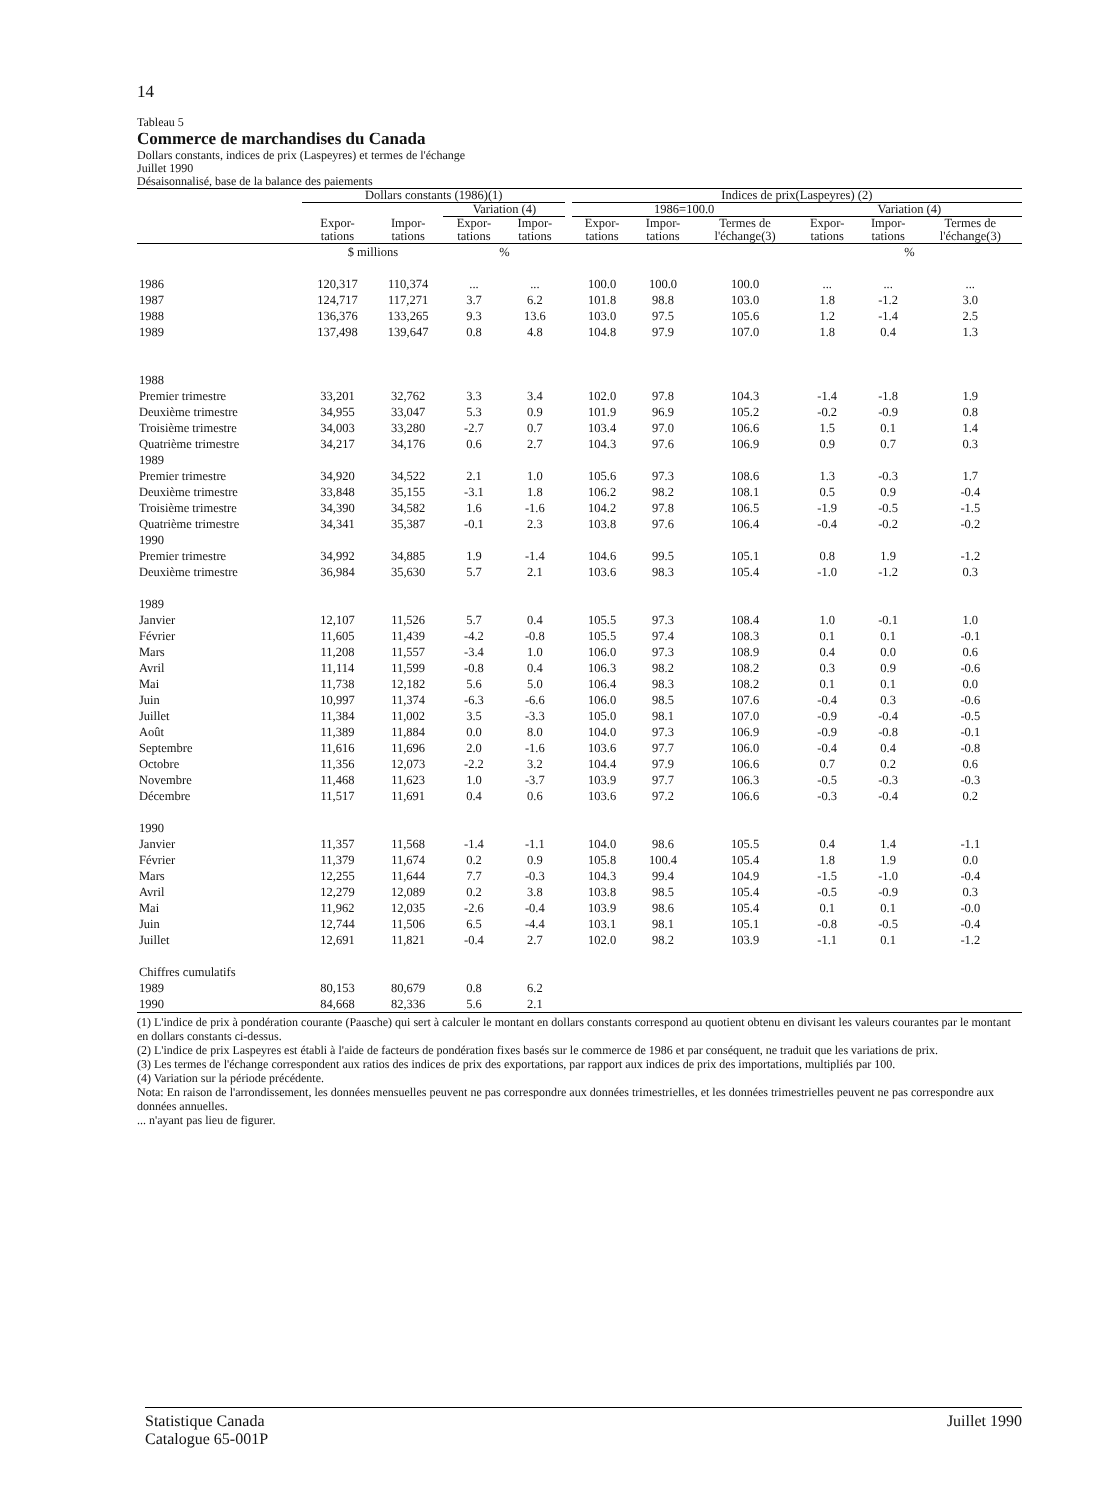14
Tableau 5
Commerce de marchandises du Canada
Dollars constants, indices de prix (Laspeyres) et termes de l'échange
Juillet 1990
Désaisonnalisé, base de la balance des paiements
| | Dollars constants (1986)(1) | | | | | Indices de prix(Laspeyres) (2) | | | | | |
| --- | --- | --- | --- | --- | --- | --- | --- | --- | --- | --- | --- |
| | | | Variation (4) | | | 1986=100.0 | | | Variation (4) | | |
| | Expor- tations | Impor- tations | Expor- tations | Impor- tations | | Expor- tations | Impor- tations | Termes de l'échange(3) | Expor- tations | Impor- tations | Termes de l'échange(3) |
| | $ millions | | % | | | | | | % | | |
| 1986 | 120,317 | 110,374 | ... | ... | | 100.0 | 100.0 | 100.0 | ... | ... | ... |
| 1987 | 124,717 | 117,271 | 3.7 | 6.2 | | 101.8 | 98.8 | 103.0 | 1.8 | -1.2 | 3.0 |
| 1988 | 136,376 | 133,265 | 9.3 | 13.6 | | 103.0 | 97.5 | 105.6 | 1.2 | -1.4 | 2.5 |
| 1989 | 137,498 | 139,647 | 0.8 | 4.8 | | 104.8 | 97.9 | 107.0 | 1.8 | 0.4 | 1.3 |
| 1988 | | | | | | | | | | | |
| Premier trimestre | 33,201 | 32,762 | 3.3 | 3.4 | | 102.0 | 97.8 | 104.3 | -1.4 | -1.8 | 1.9 |
| Deuxième trimestre | 34,955 | 33,047 | 5.3 | 0.9 | | 101.9 | 96.9 | 105.2 | -0.2 | -0.9 | 0.8 |
| Troisième trimestre | 34,003 | 33,280 | -2.7 | 0.7 | | 103.4 | 97.0 | 106.6 | 1.5 | 0.1 | 1.4 |
| Quatrième trimestre | 34,217 | 34,176 | 0.6 | 2.7 | | 104.3 | 97.6 | 106.9 | 0.9 | 0.7 | 0.3 |
| 1989 | | | | | | | | | | | |
| Premier trimestre | 34,920 | 34,522 | 2.1 | 1.0 | | 105.6 | 97.3 | 108.6 | 1.3 | -0.3 | 1.7 |
| Deuxième trimestre | 33,848 | 35,155 | -3.1 | 1.8 | | 106.2 | 98.2 | 108.1 | 0.5 | 0.9 | -0.4 |
| Troisième trimestre | 34,390 | 34,582 | 1.6 | -1.6 | | 104.2 | 97.8 | 106.5 | -1.9 | -0.5 | -1.5 |
| Quatrième trimestre | 34,341 | 35,387 | -0.1 | 2.3 | | 103.8 | 97.6 | 106.4 | -0.4 | -0.2 | -0.2 |
| 1990 | | | | | | | | | | | |
| Premier trimestre | 34,992 | 34,885 | 1.9 | -1.4 | | 104.6 | 99.5 | 105.1 | 0.8 | 1.9 | -1.2 |
| Deuxième trimestre | 36,984 | 35,630 | 5.7 | 2.1 | | 103.6 | 98.3 | 105.4 | -1.0 | -1.2 | 0.3 |
| 1989 | | | | | | | | | | | |
| Janvier | 12,107 | 11,526 | 5.7 | 0.4 | | 105.5 | 97.3 | 108.4 | 1.0 | -0.1 | 1.0 |
| Février | 11,605 | 11,439 | -4.2 | -0.8 | | 105.5 | 97.4 | 108.3 | 0.1 | 0.1 | -0.1 |
| Mars | 11,208 | 11,557 | -3.4 | 1.0 | | 106.0 | 97.3 | 108.9 | 0.4 | 0.0 | 0.6 |
| Avril | 11,114 | 11,599 | -0.8 | 0.4 | | 106.3 | 98.2 | 108.2 | 0.3 | 0.9 | -0.6 |
| Mai | 11,738 | 12,182 | 5.6 | 5.0 | | 106.4 | 98.3 | 108.2 | 0.1 | 0.1 | 0.0 |
| Juin | 10,997 | 11,374 | -6.3 | -6.6 | | 106.0 | 98.5 | 107.6 | -0.4 | 0.3 | -0.6 |
| Juillet | 11,384 | 11,002 | 3.5 | -3.3 | | 105.0 | 98.1 | 107.0 | -0.9 | -0.4 | -0.5 |
| Août | 11,389 | 11,884 | 0.0 | 8.0 | | 104.0 | 97.3 | 106.9 | -0.9 | -0.8 | -0.1 |
| Septembre | 11,616 | 11,696 | 2.0 | -1.6 | | 103.6 | 97.7 | 106.0 | -0.4 | 0.4 | -0.8 |
| Octobre | 11,356 | 12,073 | -2.2 | 3.2 | | 104.4 | 97.9 | 106.6 | 0.7 | 0.2 | 0.6 |
| Novembre | 11,468 | 11,623 | 1.0 | -3.7 | | 103.9 | 97.7 | 106.3 | -0.5 | -0.3 | -0.3 |
| Décembre | 11,517 | 11,691 | 0.4 | 0.6 | | 103.6 | 97.2 | 106.6 | -0.3 | -0.4 | 0.2 |
| 1990 | | | | | | | | | | | |
| Janvier | 11,357 | 11,568 | -1.4 | -1.1 | | 104.0 | 98.6 | 105.5 | 0.4 | 1.4 | -1.1 |
| Février | 11,379 | 11,674 | 0.2 | 0.9 | | 105.8 | 100.4 | 105.4 | 1.8 | 1.9 | 0.0 |
| Mars | 12,255 | 11,644 | 7.7 | -0.3 | | 104.3 | 99.4 | 104.9 | -1.5 | -1.0 | -0.4 |
| Avril | 12,279 | 12,089 | 0.2 | 3.8 | | 103.8 | 98.5 | 105.4 | -0.5 | -0.9 | 0.3 |
| Mai | 11,962 | 12,035 | -2.6 | -0.4 | | 103.9 | 98.6 | 105.4 | 0.1 | 0.1 | -0.0 |
| Juin | 12,744 | 11,506 | 6.5 | -4.4 | | 103.1 | 98.1 | 105.1 | -0.8 | -0.5 | -0.4 |
| Juillet | 12,691 | 11,821 | -0.4 | 2.7 | | 102.0 | 98.2 | 103.9 | -1.1 | 0.1 | -1.2 |
| Chiffres cumulatifs | | | | | | | | | | | |
| 1989 | 80,153 | 80,679 | 0.8 | 6.2 | | | | | | | |
| 1990 | 84,668 | 82,336 | 5.6 | 2.1 | | | | | | | |
(1) L'indice de prix à pondération courante (Paasche) qui sert à calculer le montant en dollars constants correspond au quotient obtenu en divisant les valeurs courantes par le montant en dollars constants ci-dessus.
(2) L'indice de prix Laspeyres est établi à l'aide de facteurs de pondération fixes basés sur le commerce de 1986 et par conséquent, ne traduit que les variations de prix.
(3) Les termes de l'échange correspondent aux ratios des indices de prix des exportations, par rapport aux indices de prix des importations, multipliés par 100.
(4) Variation sur la période précédente.
Nota: En raison de l'arrondissement, les données mensuelles peuvent ne pas correspondre aux données trimestrielles, et les données trimestrielles peuvent ne pas correspondre aux données annuelles.
... n'ayant pas lieu de figurer.
Statistique Canada
Catalogue 65-001P
Juillet 1990